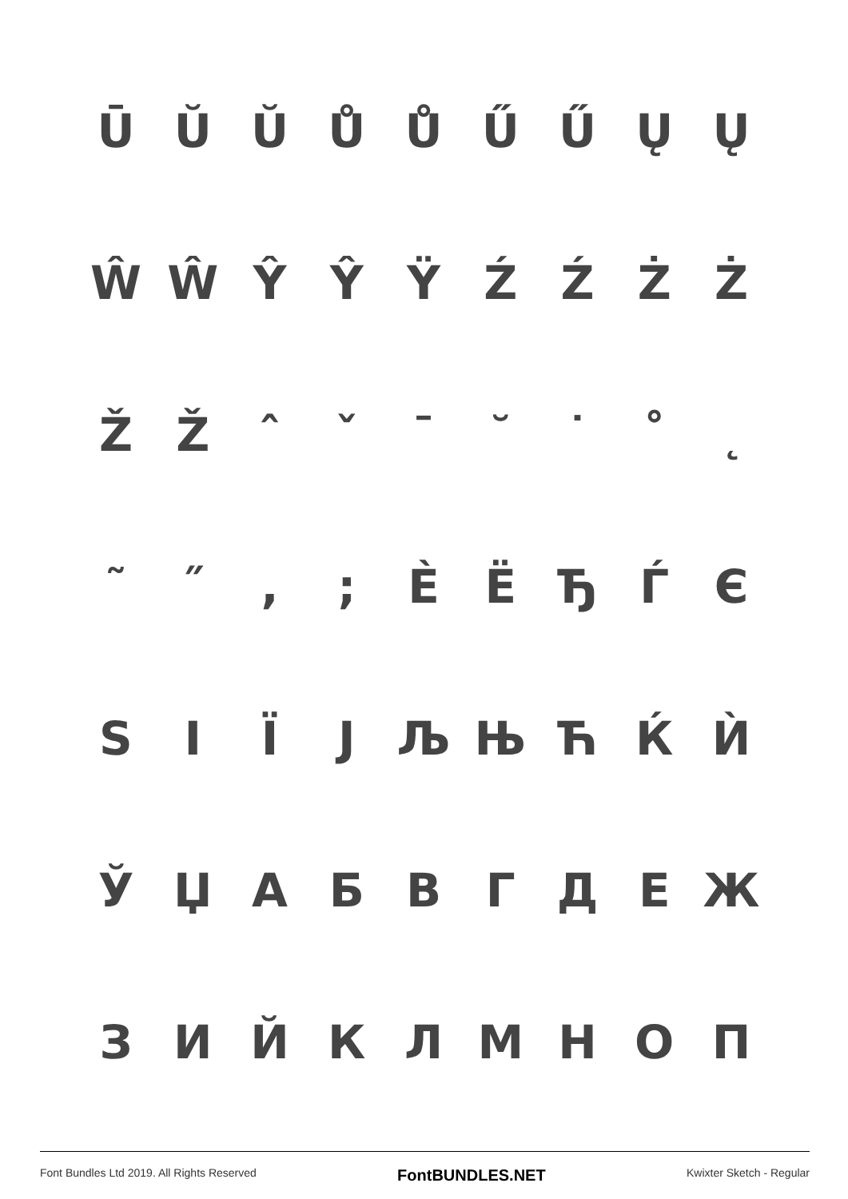ŪŬŬŮŮŰŰŲŲ
ŴŴŶŶŸŹŹŻŻ
ŽŽˆˇ ¯ ˘ ˙ ˚ ˛
˜ ˝,; ЀЁЂЃЄ
ЅІЇЈЉЊЋЌЍ
ЎЏАБВГДЕЖ
ЗИЙКЛМНОП
Font Bundles Ltd 2019. All Rights Reserved FontBUNDLES.NET Kwixter Sketch - Regular